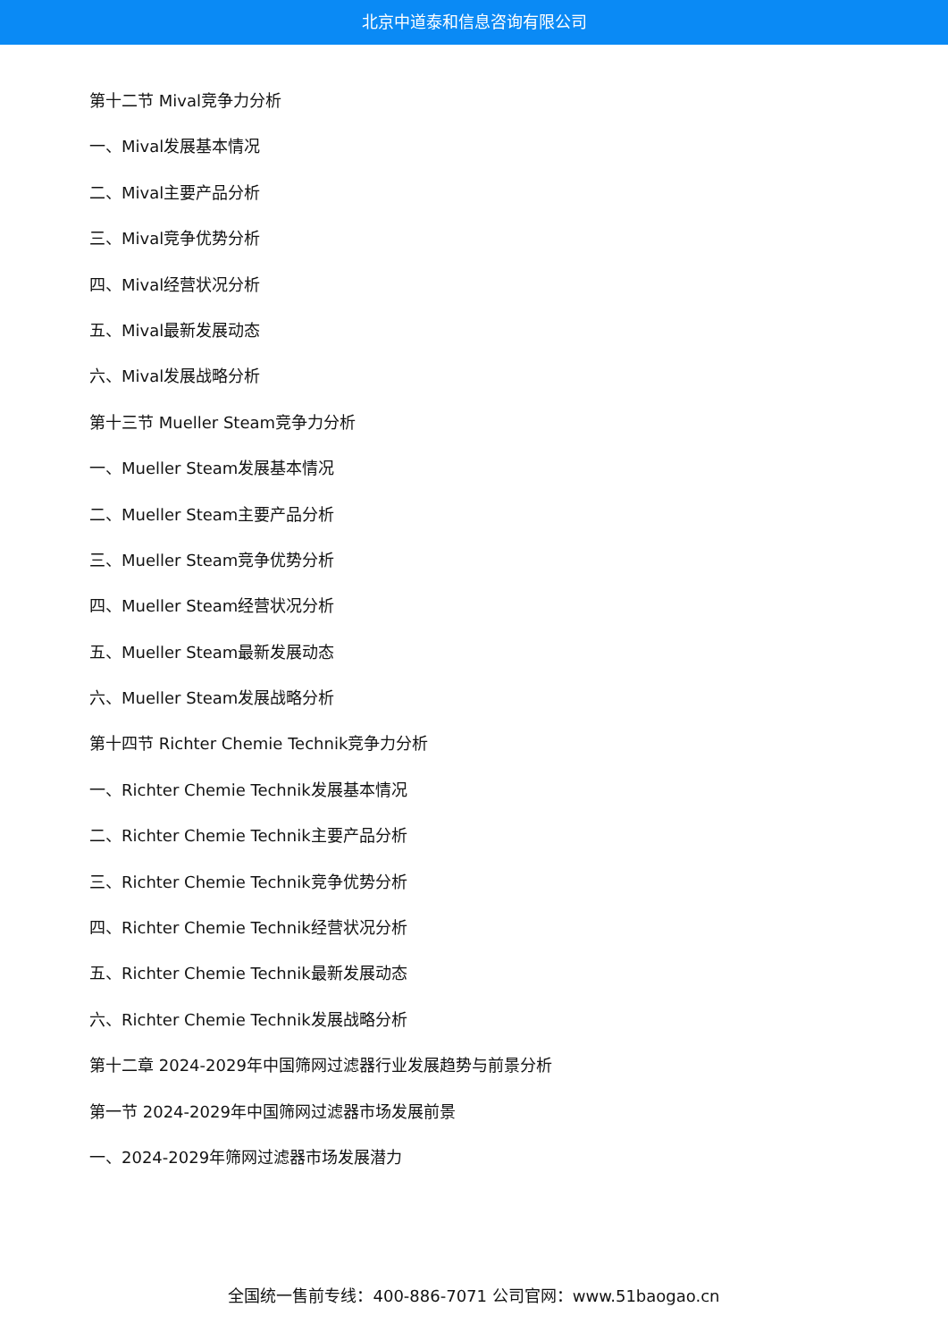北京中道泰和信息咨询有限公司
第十二节 Mival竞争力分析
一、Mival发展基本情况
二、Mival主要产品分析
三、Mival竞争优势分析
四、Mival经营状况分析
五、Mival最新发展动态
六、Mival发展战略分析
第十三节 Mueller Steam竞争力分析
一、Mueller Steam发展基本情况
二、Mueller Steam主要产品分析
三、Mueller Steam竞争优势分析
四、Mueller Steam经营状况分析
五、Mueller Steam最新发展动态
六、Mueller Steam发展战略分析
第十四节 Richter Chemie Technik竞争力分析
一、Richter Chemie Technik发展基本情况
二、Richter Chemie Technik主要产品分析
三、Richter Chemie Technik竞争优势分析
四、Richter Chemie Technik经营状况分析
五、Richter Chemie Technik最新发展动态
六、Richter Chemie Technik发展战略分析
第十二章 2024-2029年中国筛网过滤器行业发展趋势与前景分析
第一节 2024-2029年中国筛网过滤器市场发展前景
一、2024-2029年筛网过滤器市场发展潜力
全国统一售前专线：400-886-7071 公司官网：www.51baogao.cn